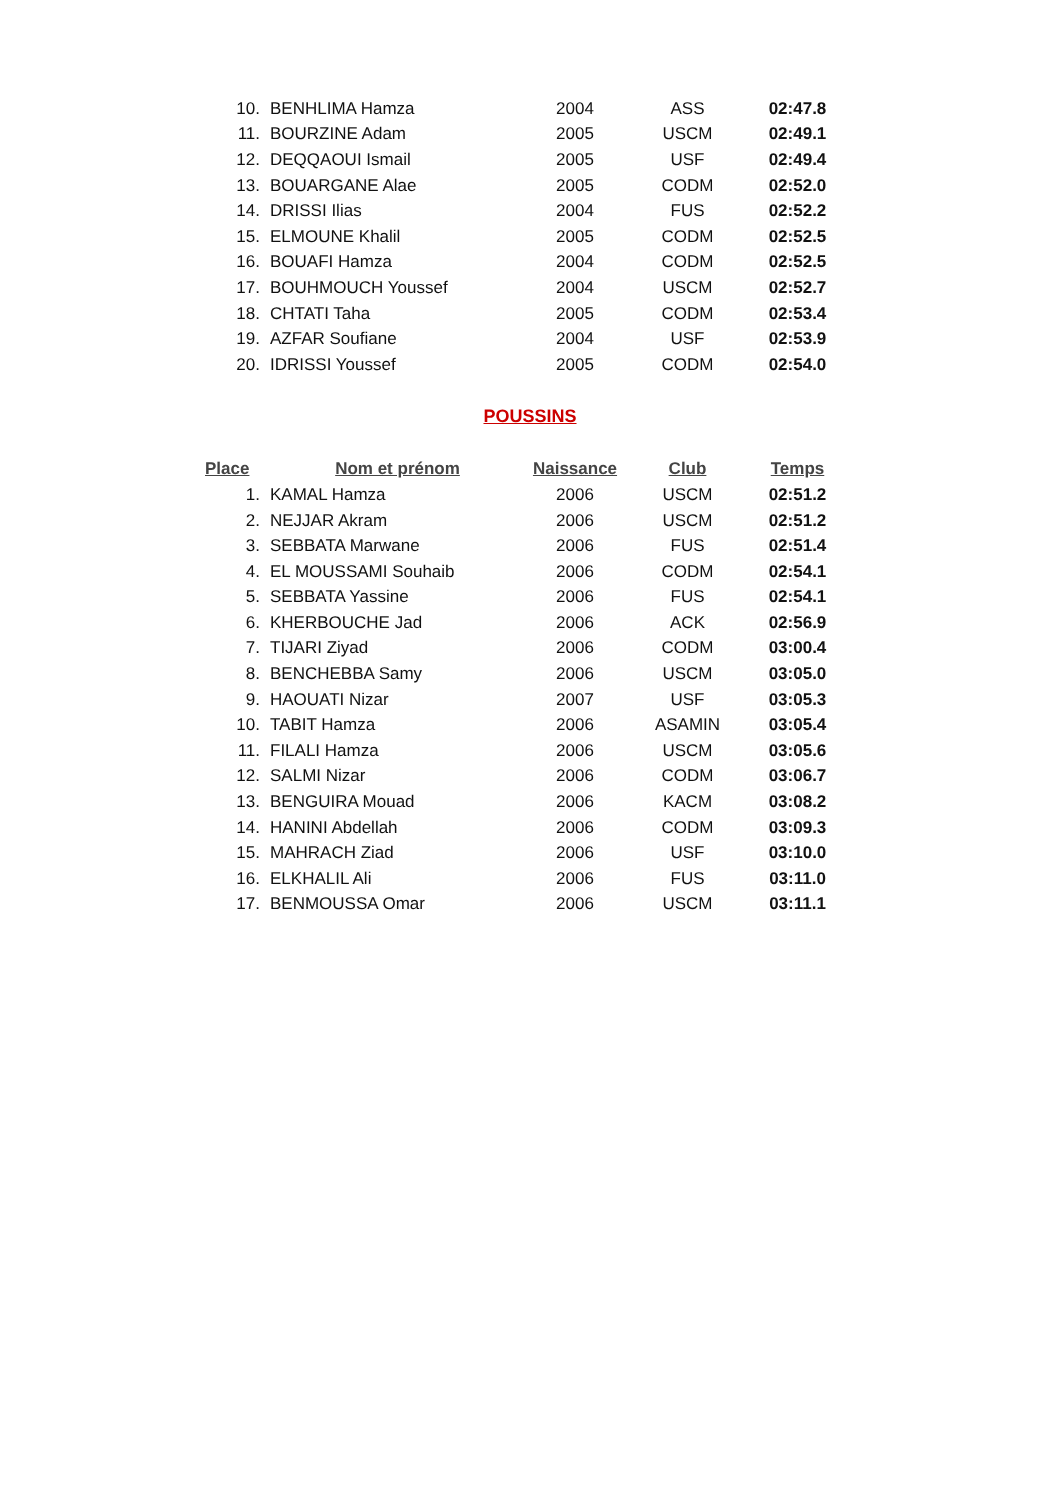| 10. | BENHLIMA Hamza | 2004 | ASS | 02:47.8 |
| 11. | BOURZINE Adam | 2005 | USCM | 02:49.1 |
| 12. | DEQQAOUI Ismail | 2005 | USF | 02:49.4 |
| 13. | BOUARGANE Alae | 2005 | CODM | 02:52.0 |
| 14. | DRISSI Ilias | 2004 | FUS | 02:52.2 |
| 15. | ELMOUNE Khalil | 2005 | CODM | 02:52.5 |
| 16. | BOUAFI Hamza | 2004 | CODM | 02:52.5 |
| 17. | BOUHMOUCH Youssef | 2004 | USCM | 02:52.7 |
| 18. | CHTATI Taha | 2005 | CODM | 02:53.4 |
| 19. | AZFAR Soufiane | 2004 | USF | 02:53.9 |
| 20. | IDRISSI Youssef | 2005 | CODM | 02:54.0 |
POUSSINS
| Place | Nom et prénom | Naissance | Club | Temps |
| --- | --- | --- | --- | --- |
| 1. | KAMAL Hamza | 2006 | USCM | 02:51.2 |
| 2. | NEJJAR Akram | 2006 | USCM | 02:51.2 |
| 3. | SEBBATA Marwane | 2006 | FUS | 02:51.4 |
| 4. | EL MOUSSAMI Souhaib | 2006 | CODM | 02:54.1 |
| 5. | SEBBATA Yassine | 2006 | FUS | 02:54.1 |
| 6. | KHERBOUCHE Jad | 2006 | ACK | 02:56.9 |
| 7. | TIJARI Ziyad | 2006 | CODM | 03:00.4 |
| 8. | BENCHEBBA Samy | 2006 | USCM | 03:05.0 |
| 9. | HAOUATI Nizar | 2007 | USF | 03:05.3 |
| 10. | TABIT Hamza | 2006 | ASAMIN | 03:05.4 |
| 11. | FILALI Hamza | 2006 | USCM | 03:05.6 |
| 12. | SALMI Nizar | 2006 | CODM | 03:06.7 |
| 13. | BENGUIRA Mouad | 2006 | KACM | 03:08.2 |
| 14. | HANINI Abdellah | 2006 | CODM | 03:09.3 |
| 15. | MAHRACH Ziad | 2006 | USF | 03:10.0 |
| 16. | ELKHALIL Ali | 2006 | FUS | 03:11.0 |
| 17. | BENMOUSSA Omar | 2006 | USCM | 03:11.1 |